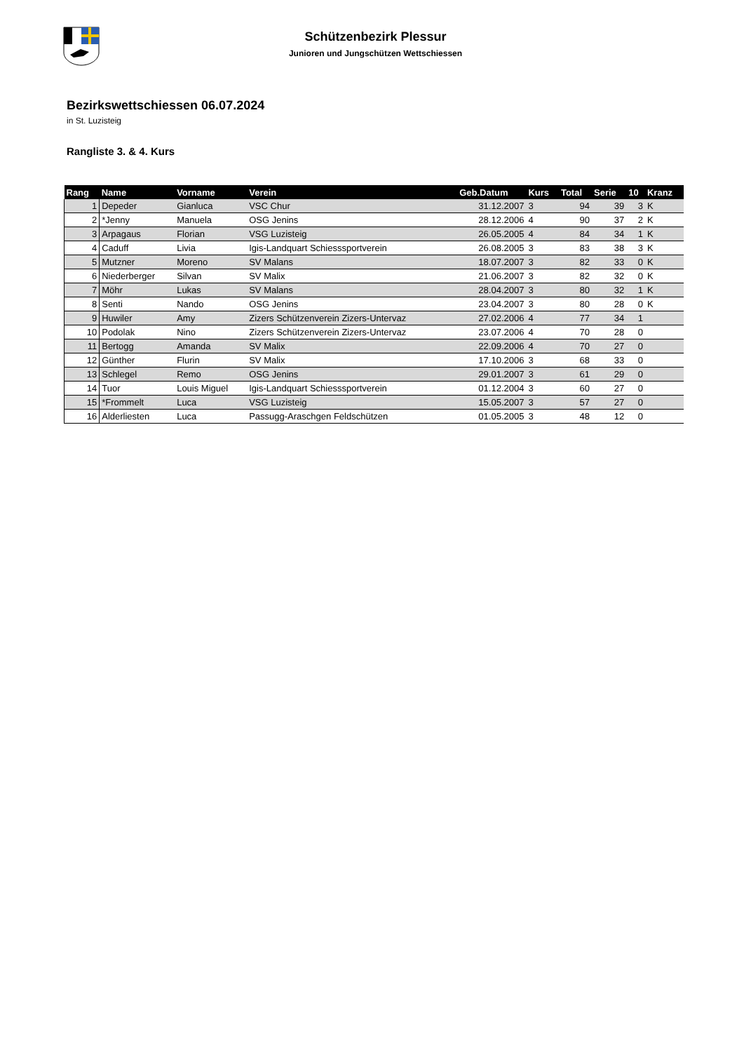Schützenbezirk Plessur
Junioren und Jungschützen Wettschiessen
Bezirkswettschiessen 06.07.2024
in St. Luzisteig
Rangliste 3. & 4. Kurs
| Rang | Name | Vorname | Verein | Geb.Datum | Kurs | Total | Serie | 10 | Kranz |
| --- | --- | --- | --- | --- | --- | --- | --- | --- | --- |
| 1 | Depeder | Gianluca | VSC Chur | 31.12.2007 | 3 | 94 | 39 | 3 | K |
| 2 | *Jenny | Manuela | OSG Jenins | 28.12.2006 | 4 | 90 | 37 | 2 | K |
| 3 | Arpagaus | Florian | VSG Luzisteig | 26.05.2005 | 4 | 84 | 34 | 1 | K |
| 4 | Caduff | Livia | Igis-Landquart Schiesssportverein | 26.08.2005 | 3 | 83 | 38 | 3 | K |
| 5 | Mutzner | Moreno | SV Malans | 18.07.2007 | 3 | 82 | 33 | 0 | K |
| 6 | Niederberger | Silvan | SV Malix | 21.06.2007 | 3 | 82 | 32 | 0 | K |
| 7 | Möhr | Lukas | SV Malans | 28.04.2007 | 3 | 80 | 32 | 1 | K |
| 8 | Senti | Nando | OSG Jenins | 23.04.2007 | 3 | 80 | 28 | 0 | K |
| 9 | Huwiler | Amy | Zizers Schützenverein Zizers-Untervaz | 27.02.2006 | 4 | 77 | 34 | 1 | |
| 10 | Podolak | Nino | Zizers Schützenverein Zizers-Untervaz | 23.07.2006 | 4 | 70 | 28 | 0 | |
| 11 | Bertogg | Amanda | SV Malix | 22.09.2006 | 4 | 70 | 27 | 0 | |
| 12 | Günther | Flurin | SV Malix | 17.10.2006 | 3 | 68 | 33 | 0 | |
| 13 | Schlegel | Remo | OSG Jenins | 29.01.2007 | 3 | 61 | 29 | 0 | |
| 14 | Tuor | Louis Miguel | Igis-Landquart Schiesssportverein | 01.12.2004 | 3 | 60 | 27 | 0 | |
| 15 | *Frommelt | Luca | VSG Luzisteig | 15.05.2007 | 3 | 57 | 27 | 0 | |
| 16 | Alderliesten | Luca | Passugg-Araschgen Feldschützen | 01.05.2005 | 3 | 48 | 12 | 0 | |